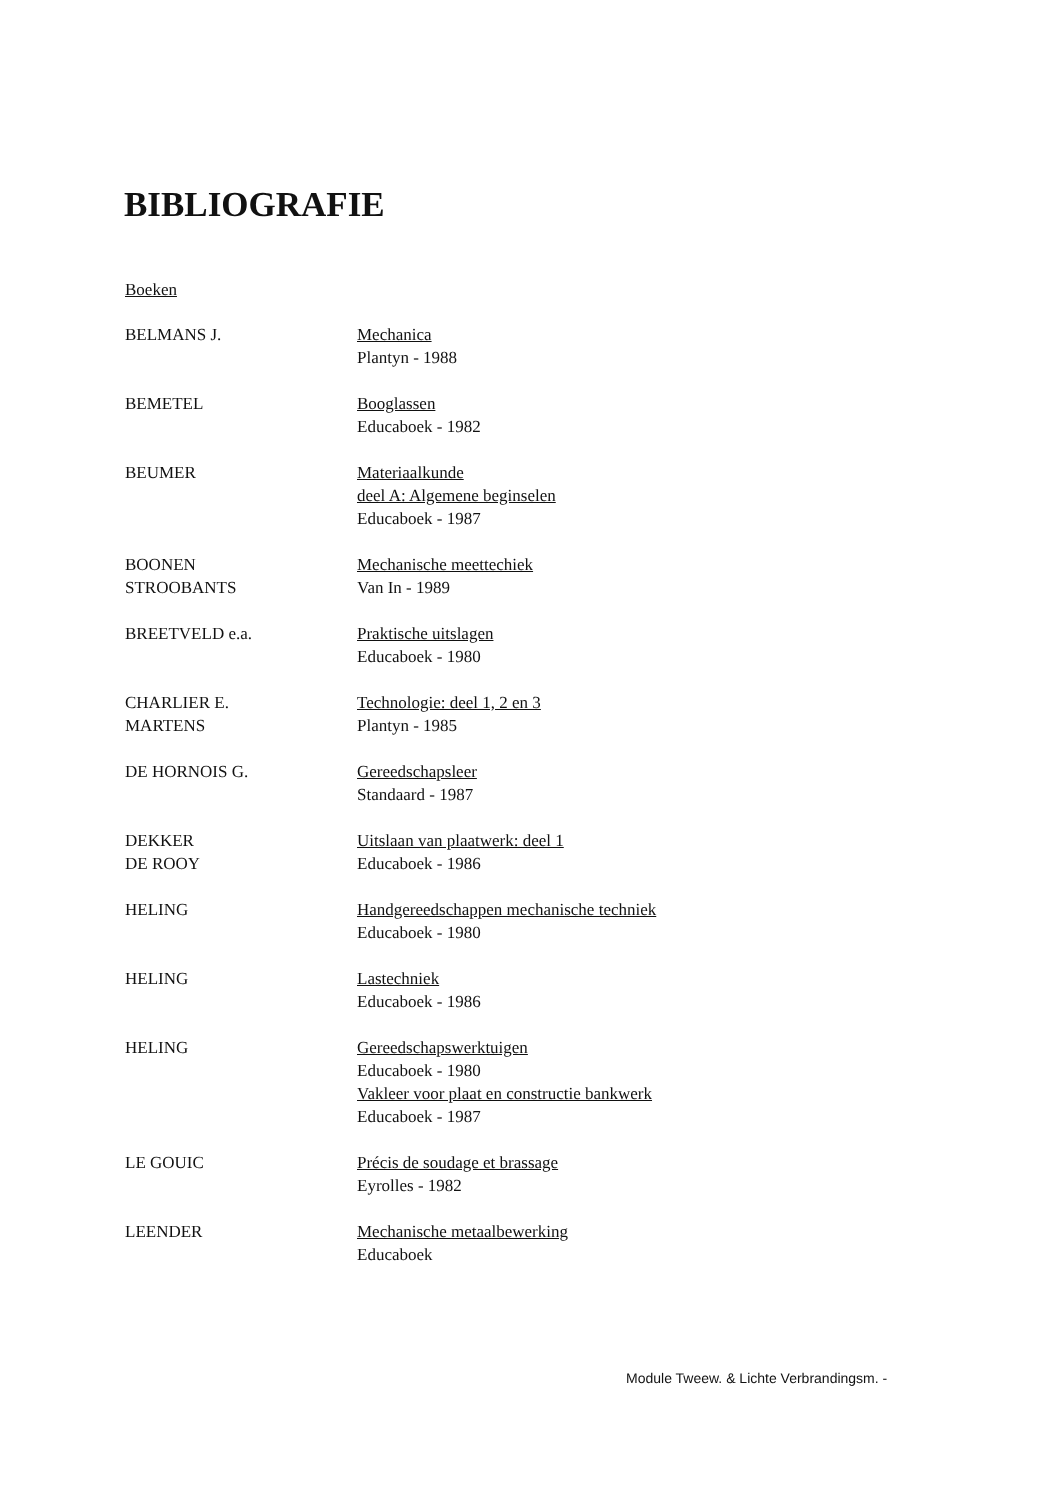BIBLIOGRAFIE
Boeken
BELMANS J. Mechanica
Plantyn - 1988
BEMETEL Booglassen
Educaboek - 1982
BEUMER Materiaalkunde
deel A: Algemene beginselen
Educaboek - 1987
BOONEN
STROOBANTS
Mechanische meettechiek
Van In - 1989
BREETVELD e.a. Praktische uitslagen
Educaboek - 1980
CHARLIER E.
MARTENS
Technologie: deel 1, 2 en 3
Plantyn - 1985
DE HORNOIS G. Gereedschapsleer
Standaard - 1987
DEKKER
DE ROOY
Uitslaan van plaatwerk: deel 1
Educaboek - 1986
HELING Handgereedschappen mechanische techniek
Educaboek - 1980
HELING Lastechniek
Educaboek - 1986
HELING Gereedschapswerktuigen
Educaboek - 1980
Vakleer voor plaat en constructie bankwerk
Educaboek - 1987
LE GOUIC Précis de soudage et brassage
Eyrolles - 1982
LEENDER Mechanische metaalbewerking
Educaboek
Module Tweew. & Lichte Verbrandingsm. -